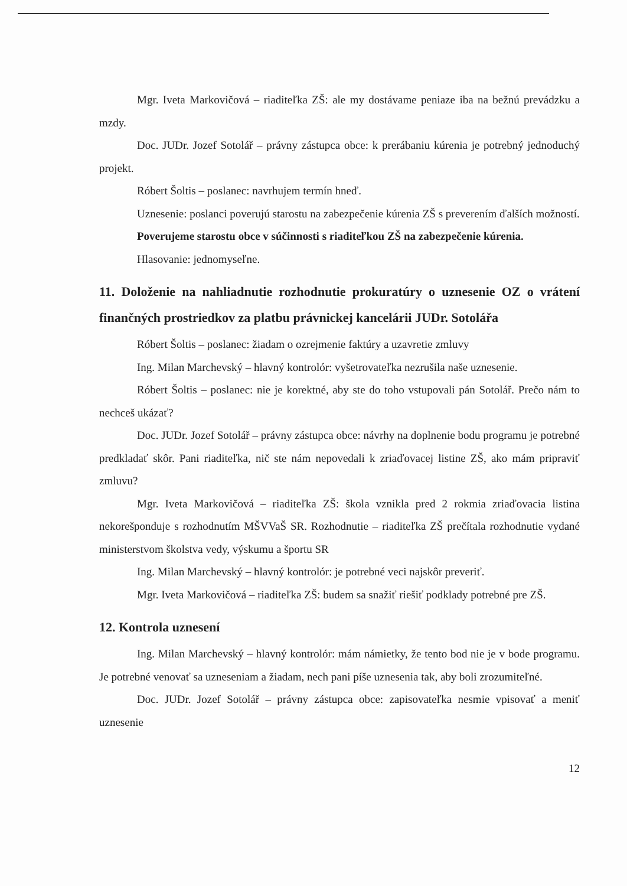Mgr. Iveta Markovičová – riaditeľka ZŠ: ale my dostávame peniaze iba na bežnú prevádzku a mzdy.
Doc. JUDr. Jozef Sotolář – právny zástupca obce: k prerábaniu kúrenia je potrebný jednoduchý projekt.
Róbert Šoltis – poslanec: navrhujem termín hneď.
Uznesenie: poslanci poverujú starostu na zabezpečenie kúrenia ZŠ s preverením ďalších možností.
Poverujeme starostu obce v súčinnosti s riaditeľkou ZŠ na zabezpečenie kúrenia.
Hlasovanie: jednomyseľne.
11. Doloženie na nahliadnutie rozhodnutie prokuratúry o uznesenie OZ o vrátení finančných prostriedkov za platbu právnickej kancelárii JUDr. Sotolářa
Róbert Šoltis – poslanec: žiadam o ozrejmenie faktúry a uzavretie zmluvy
Ing. Milan Marchevský – hlavný kontrolór: vyšetrovateľka nezrušila naše uznesenie.
Róbert Šoltis – poslanec: nie je korektné, aby ste do toho vstupovali pán Sotolář. Prečo nám to nechceš ukázať?
Doc. JUDr. Jozef Sotolář – právny zástupca obce: návrhy na doplnenie bodu programu je potrebné predkladať skôr. Pani riaditeľka, nič ste nám nepovedali k zriaďovacej listine ZŠ, ako mám pripraviť zmluvu?
Mgr. Iveta Markovičová – riaditeľka ZŠ: škola vznikla pred 2 rokmia zriaďovacia listina nekorešponduje s rozhodnutím MŠVVaŠ SR. Rozhodnutie – riaditeľka ZŠ prečítala rozhodnutie vydané ministerstvom školstva vedy, výskumu a športu SR
Ing. Milan Marchevský – hlavný kontrolór: je potrebné veci najskôr preveriť.
Mgr. Iveta Markovičová – riaditeľka ZŠ: budem sa snažiť riešiť podklady potrebné pre ZŠ.
12. Kontrola uznesení
Ing. Milan Marchevský – hlavný kontrolór: mám námietky, že tento bod nie je v bode programu. Je potrebné venovať sa uzneseniam a žiadam, nech pani píše uznesenia tak, aby boli zrozumiteľné.
Doc. JUDr. Jozef Sotolář – právny zástupca obce: zapisovateľka nesmie vpisovať a meniť uznesenie
12